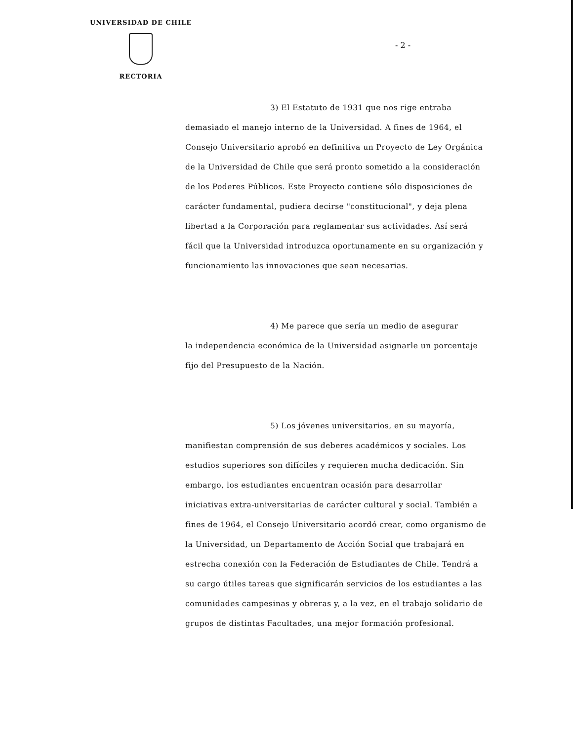UNIVERSIDAD DE CHILE
RECTORIA
- 2 -
3) El Estatuto de 1931 que nos rige entraba
demasiado el manejo interno de la Universidad. A fines de 1964, el Consejo Universitario aprobó en definitiva un Proyecto de Ley Orgánica de la Universidad de Chile que será pronto sometido a la consideración de los Poderes Públicos. Este Proyecto contiene sólo disposiciones de carácter fundamental, pudiera decirse "constitucional", y deja plena libertad a la Corporación para reglamentar sus actividades. Así será fácil que la Universidad introduzca oportunamente en su organización y funcionamiento las innovaciones que sean necesarias.
4) Me parece que sería un medio de asegurar
la independencia económica de la Universidad asignarle un porcentaje fijo del Presupuesto de la Nación.
5) Los jóvenes universitarios, en su mayoría,
manifiestan comprensión de sus deberes académicos y sociales. Los estudios superiores son difíciles y requieren mucha dedicación. Sin embargo, los estudiantes encuentran ocasión para desarrollar iniciativas extra-universitarias de carácter cultural y social. También a fines de 1964, el Consejo Universitario acordó crear, como organismo de la Universidad, un Departamento de Acción Social que trabajará en estrecha conexión con la Federación de Estudiantes de Chile. Tendrá a su cargo útiles tareas que significarán servicios de los estudiantes a las comunidades campesinas y obreras y, a la vez, en el trabajo solidario de grupos de distintas Facultades, una mejor formación profesional.